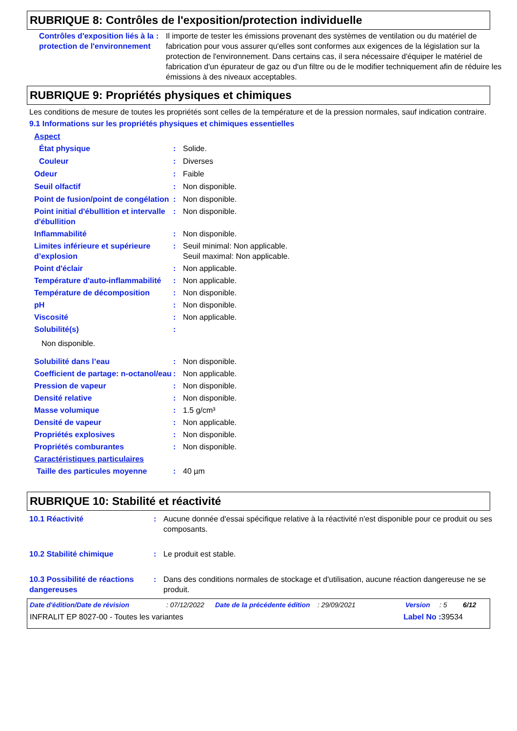RUBRIQUE 8: Contrôles de l'exposition/protection individuelle
| Contrôles d'exposition liés à la protection de l'environnement | : | Il importe de tester les émissions provenant des systèmes de ventilation ou du matériel de fabrication pour vous assurer qu'elles sont conformes aux exigences de la législation sur la protection de l'environnement. Dans certains cas, il sera nécessaire d'équiper le matériel de fabrication d'un épurateur de gaz ou d'un filtre ou de le modifier techniquement afin de réduire les émissions à des niveaux acceptables. |
RUBRIQUE 9: Propriétés physiques et chimiques
Les conditions de mesure de toutes les propriétés sont celles de la température et de la pression normales, sauf indication contraire.
9.1 Informations sur les propriétés physiques et chimiques essentielles
| Aspect | | |
| État physique | : | Solide. |
| Couleur | : | Diverses |
| Odeur | : | Faible |
| Seuil olfactif | : | Non disponible. |
| Point de fusion/point de congélation | : | Non disponible. |
| Point initial d'ébullition et intervalle d'ébullition | : | Non disponible. |
| Inflammabilité | : | Non disponible. |
| Limites inférieure et supérieure d’explosion | : | Seuil minimal: Non applicable. Seuil maximal: Non applicable. |
| Point d'éclair | : | Non applicable. |
| Température d'auto-inflammabilité | : | Non applicable. |
| Température de décomposition | : | Non disponible. |
| pH | : | Non disponible. |
| Viscosité | : | Non applicable. |
| Solubilité(s) | : | |
| Non disponible. | | |
| Solubilité dans l’eau | : | Non disponible. |
| Coefficient de partage: n-octanol/eau | : | Non applicable. |
| Pression de vapeur | : | Non disponible. |
| Densité relative | : | Non disponible. |
| Masse volumique | : | 1.5 g/cm³ |
| Densité de vapeur | : | Non applicable. |
| Propriétés explosives | : | Non disponible. |
| Propriétés comburantes | : | Non disponible. |
| Caractéristiques particulaires | | |
| Taille des particules moyenne | : | 40 µm |
RUBRIQUE 10: Stabilité et réactivité
| 10.1 Réactivité | : | Aucune donnée d'essai spécifique relative à la réactivité n'est disponible pour ce produit ou ses composants. |
| 10.2 Stabilité chimique | : | Le produit est stable. |
| 10.3 Possibilité de réactions dangereuses | : | Dans des conditions normales de stockage et d'utilisation, aucune réaction dangereuse ne se produit. |
Date d'édition/Date de révision: 07/12/2022 Date de la précédente édition: 29/09/2021 Version: 5 6/12
INFRALIT EP 8027-00 - Toutes les variantes Label No : 39534